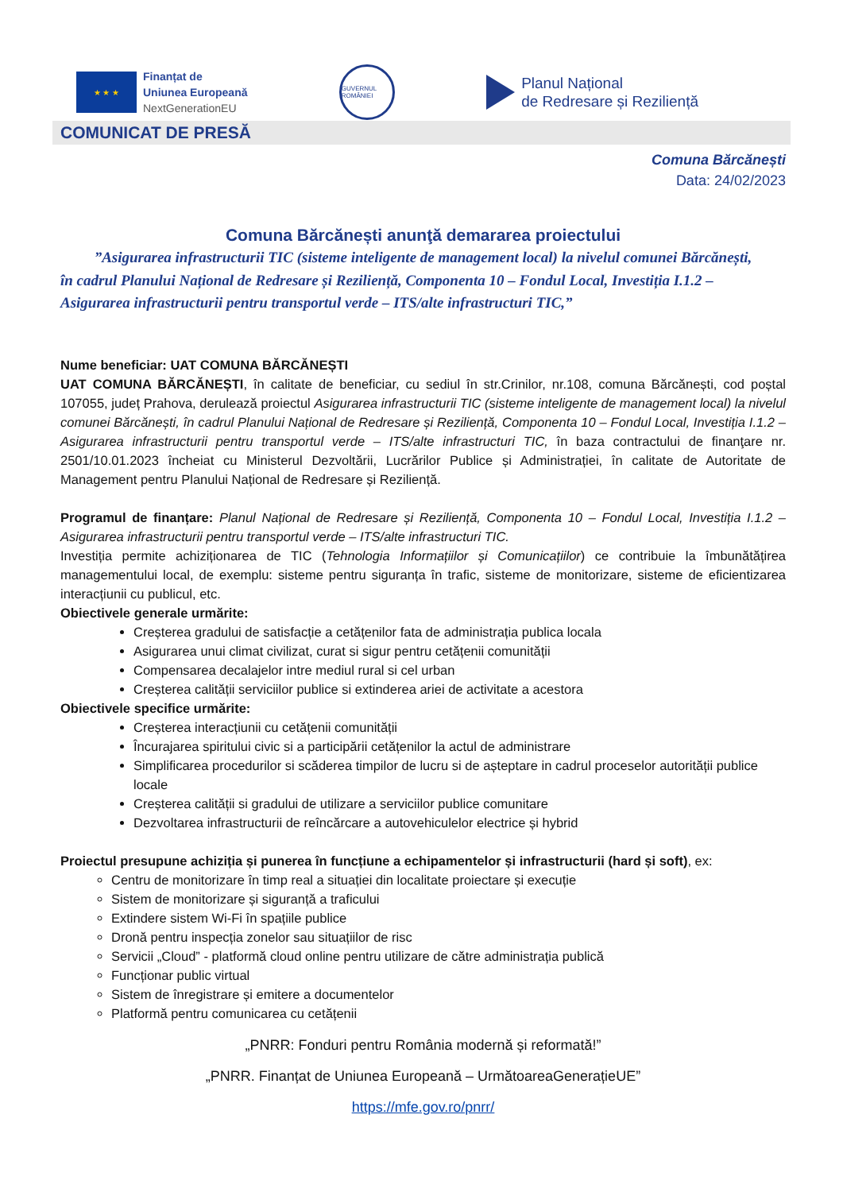★ ★ ★
Finanțat de
Uniunea Europeană
NextGenerationEU
GUVERNUL ROMÂNIEI
Planul Național
de Redresare și Reziliență
COMUNICAT DE PRESĂ
Comuna Bărcănești
Data: 24/02/2023
Comuna Bărcănești anunţă demararea proiectului
”Asigurarea infrastructurii TIC (sisteme inteligente de management local) la nivelul comunei Bărcănești,
în cadrul Planului Național de Redresare și Reziliență, Componenta 10 – Fondul Local, Investiția I.1.2 – Asigurarea infrastructurii pentru transportul verde – ITS/alte infrastructuri TIC,”
Nume beneficiar: UAT COMUNA BĂRCĂNEȘTI
UAT COMUNA BĂRCĂNEȘTI, în calitate de beneficiar, cu sediul în str.Crinilor, nr.108, comuna Bărcănești, cod poștal 107055, județ Prahova, derulează proiectul Asigurarea infrastructurii TIC (sisteme inteligente de management local) la nivelul comunei Bărcănești, în cadrul Planului Național de Redresare și Reziliență, Componenta 10 – Fondul Local, Investiția I.1.2 –Asigurarea infrastructurii pentru transportul verde – ITS/alte infrastructuri TIC, în baza contractului de finanţare nr. 2501/10.01.2023 încheiat cu Ministerul Dezvoltării, Lucrărilor Publice și Administrației, în calitate de Autoritate de Management pentru Planului Național de Redresare și Reziliență.
Programul de finanțare: Planul Național de Redresare și Reziliență, Componenta 10 – Fondul Local, Investiția I.1.2 –Asigurarea infrastructurii pentru transportul verde – ITS/alte infrastructuri TIC.
Investiția permite achiziționarea de TIC (Tehnologia Informațiilor și Comunicațiilor) ce contribuie la îmbunătățirea managementului local, de exemplu: sisteme pentru siguranța în trafic, sisteme de monitorizare, sisteme de eficientizarea interacțiunii cu publicul, etc.
Obiectivele generale urmărite:
Creșterea gradului de satisfacție a cetățenilor fata de administrația publica locala
Asigurarea unui climat civilizat, curat si sigur pentru cetățenii comunității
Compensarea decalajelor intre mediul rural si cel urban
Creșterea calității serviciilor publice si extinderea ariei de activitate a acestora
Obiectivele specifice urmărite:
Creșterea interacțiunii cu cetățenii comunității
Încurajarea spiritului civic si a participării cetățenilor la actul de administrare
Simplificarea procedurilor si scăderea timpilor de lucru si de așteptare in cadrul proceselor autorității publice locale
Creșterea calității si gradului de utilizare a serviciilor publice comunitare
Dezvoltarea infrastructurii de reîncărcare a autovehiculelor electrice și hybrid
Proiectul presupune achiziția și punerea în funcțiune a echipamentelor și infrastructurii (hard și soft), ex:
Centru de monitorizare în timp real a situației din localitate proiectare și execuție
Sistem de monitorizare și siguranță a traficului
Extindere sistem Wi-Fi în spațiile publice
Dronă pentru inspecția zonelor sau situațiilor de risc
Servicii „Cloud” - platformă cloud online pentru utilizare de către administrația publică
Funcționar public virtual
Sistem de înregistrare și emitere a documentelor
Platformă pentru comunicarea cu cetățenii
„PNRR: Fonduri pentru România modernă și reformată!”
„PNRR. Finanțat de Uniunea Europeană – UrmătoareaGenerațieUE”
https://mfe.gov.ro/pnrr/